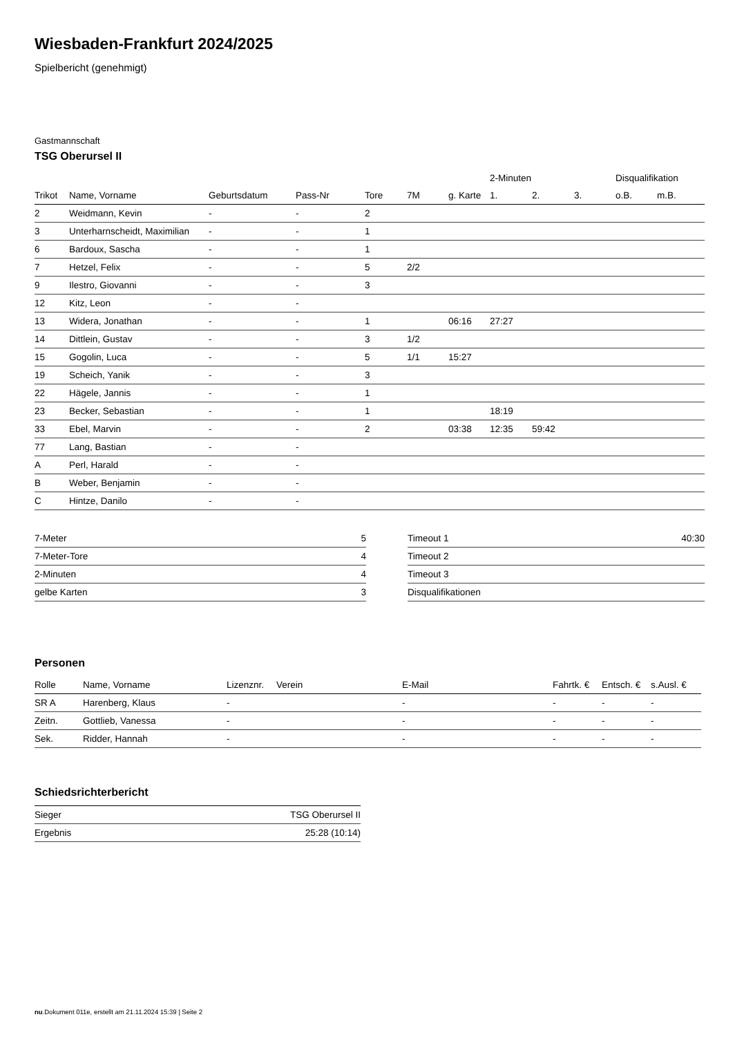Wiesbaden-Frankfurt 2024/2025
Spielbericht (genehmigt)
Gastmannschaft
TSG Oberursel II
| | | | | | | | 2-Minuten | | | Disqualifikation | |
| Trikot | Name, Vorname | Geburtsdatum | Pass-Nr | Tore | 7M | g. Karte | 1. | 2. | 3. | o.B. | m.B. |
| 2 | Weidmann, Kevin | - | - | 2 | | | | | | | |
| 3 | Unterharnscheidt, Maximilian | - | - | 1 | | | | | | | |
| 6 | Bardoux, Sascha | - | - | 1 | | | | | | | |
| 7 | Hetzel, Felix | - | - | 5 | 2/2 | | | | | | |
| 9 | Ilestro, Giovanni | - | - | 3 | | | | | | | |
| 12 | Kitz, Leon | - | - | | | | | | | | |
| 13 | Widera, Jonathan | - | - | 1 | | 06:16 | 27:27 | | | | |
| 14 | Dittlein, Gustav | - | - | 3 | 1/2 | | | | | | |
| 15 | Gogolin, Luca | - | - | 5 | 1/1 | 15:27 | | | | | |
| 19 | Scheich, Yanik | - | - | 3 | | | | | | | |
| 22 | Hägele, Jannis | - | - | 1 | | | | | | | |
| 23 | Becker, Sebastian | - | - | 1 | | | 18:19 | | | | |
| 33 | Ebel, Marvin | - | - | 2 | | 03:38 | 12:35 | 59:42 | | | |
| 77 | Lang, Bastian | - | - | | | | | | | | |
| A | Perl, Harald | - | - | | | | | | | | |
| B | Weber, Benjamin | - | - | | | | | | | | |
| C | Hintze, Danilo | - | - | | | | | | | | |
| 7-Meter | 5 |
| 7-Meter-Tore | 4 |
| 2-Minuten | 4 |
| gelbe Karten | 3 |
| Timeout 1 | 40:30 |
| Timeout 2 | |
| Timeout 3 | |
| Disqualifikationen | |
Personen
| Rolle | Name, Vorname | Lizenznr. | Verein | E-Mail | Fahrtk. € | Entsch. € | s.Ausl. € |
| --- | --- | --- | --- | --- | --- | --- | --- |
| SR A | Harenberg, Klaus | - | | - | - | - | - |
| Zeitn. | Gottlieb, Vanessa | - | | - | - | - | - |
| Sek. | Ridder, Hannah | - | | - | - | - | - |
Schiedsrichterbericht
| Sieger | TSG Oberursel II |
| Ergebnis | 25:28 (10:14) |
nu.Dokument 011e, erstellt am 21.11.2024 15:39 | Seite 2